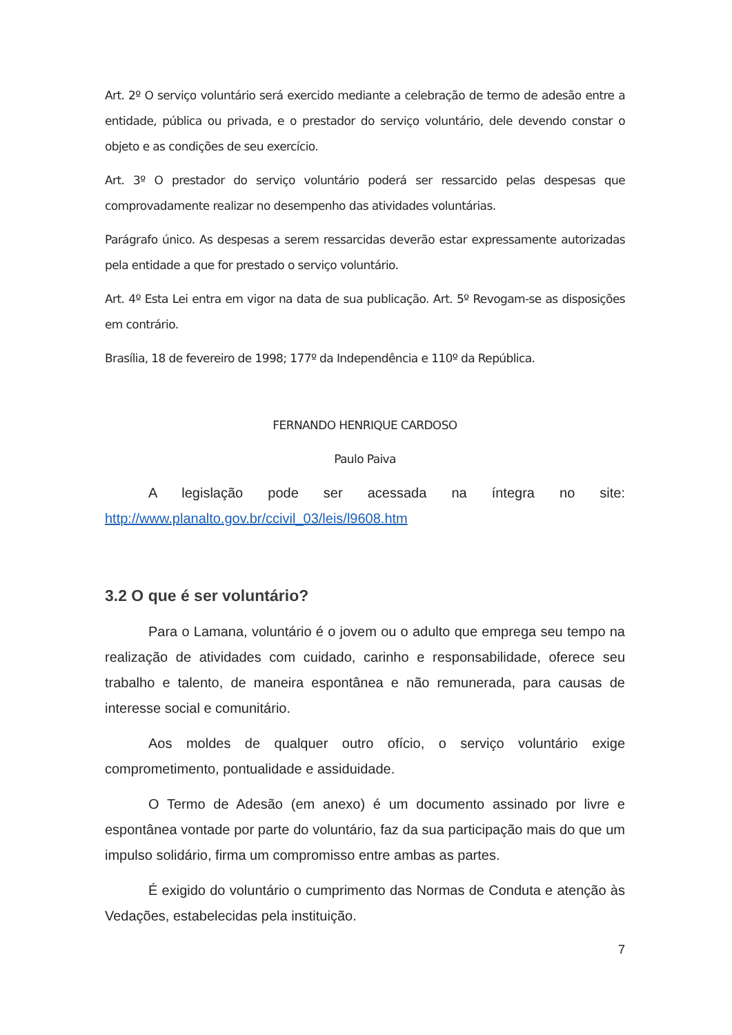Art. 2º O serviço voluntário será exercido mediante a celebração de termo de adesão entre a entidade, pública ou privada, e o prestador do serviço voluntário, dele devendo constar o objeto e as condições de seu exercício.
Art. 3º O prestador do serviço voluntário poderá ser ressarcido pelas despesas que comprovadamente realizar no desempenho das atividades voluntárias.
Parágrafo único. As despesas a serem ressarcidas deverão estar expressamente autorizadas pela entidade a que for prestado o serviço voluntário.
Art. 4º Esta Lei entra em vigor na data de sua publicação. Art. 5º Revogam-se as disposições em contrário.
Brasília, 18 de fevereiro de 1998; 177º da Independência e 110º da República.
FERNANDO HENRIQUE CARDOSO
Paulo Paiva
A legislação pode ser acessada na íntegra no site: http://www.planalto.gov.br/ccivil_03/leis/l9608.htm
3.2 O que é ser voluntário?
Para o Lamana, voluntário é o jovem ou o adulto que emprega seu tempo na realização de atividades com cuidado, carinho e responsabilidade, oferece seu trabalho e talento, de maneira espontânea e não remunerada, para causas de interesse social e comunitário.
Aos moldes de qualquer outro ofício, o serviço voluntário exige comprometimento, pontualidade e assiduidade.
O Termo de Adesão (em anexo) é um documento assinado por livre e espontânea vontade por parte do voluntário, faz da sua participação mais do que um impulso solidário, firma um compromisso entre ambas as partes.
É exigido do voluntário o cumprimento das Normas de Conduta e atenção às Vedações, estabelecidas pela instituição.
7